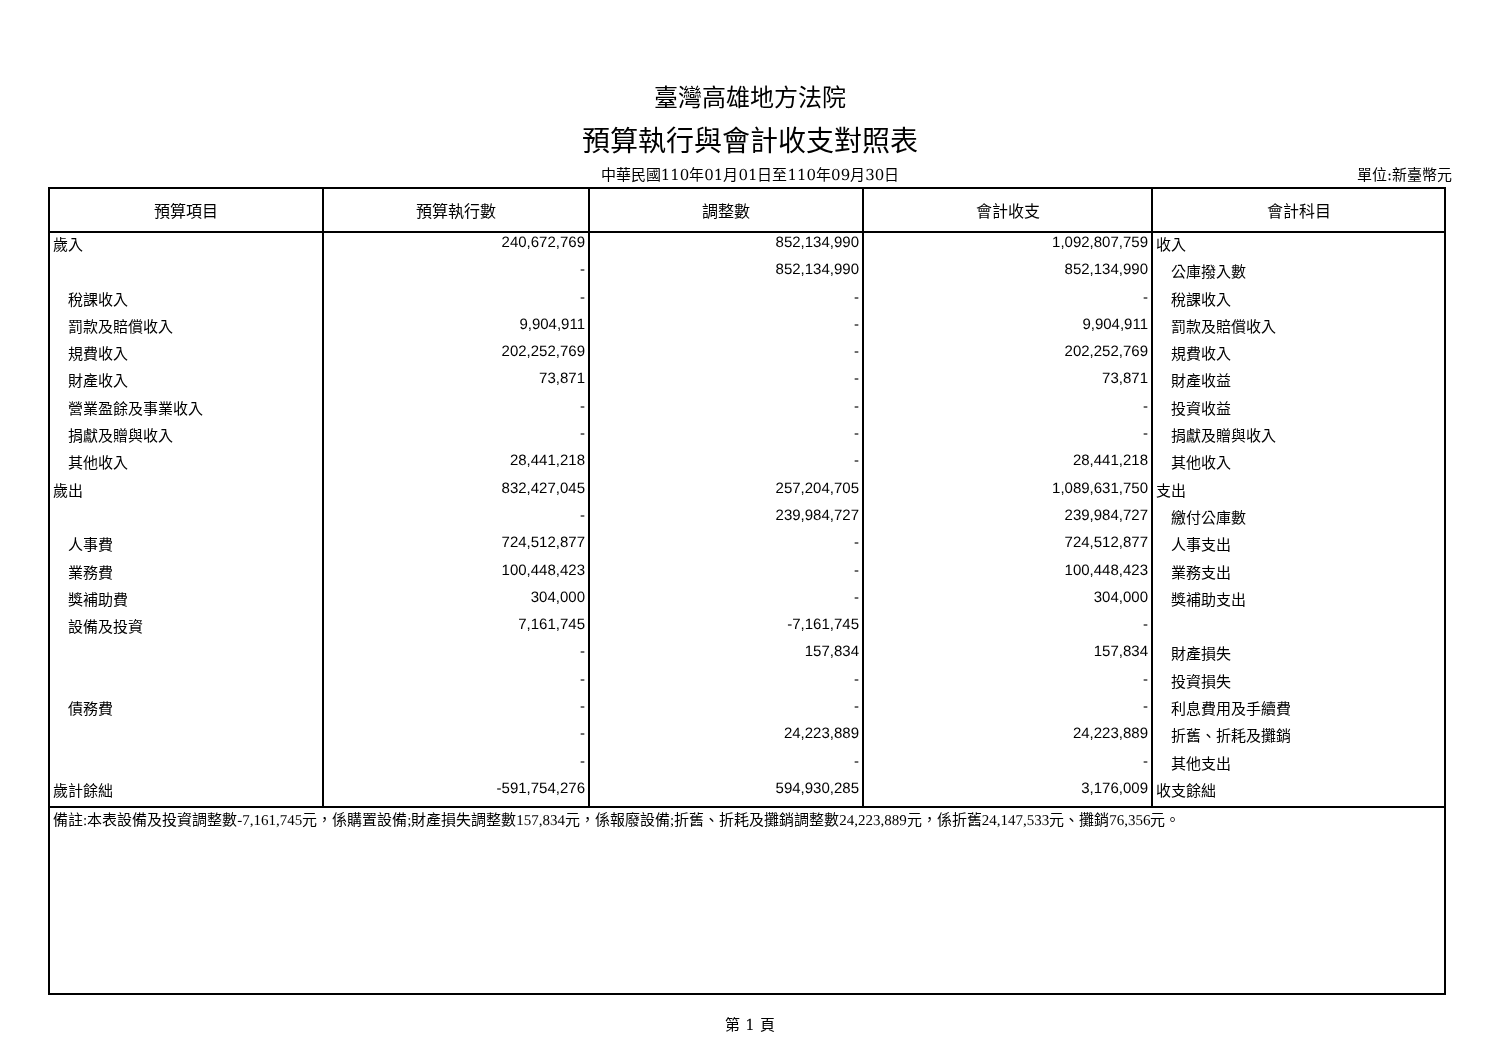臺灣高雄地方法院
預算執行與會計收支對照表
中華民國110年01月01日至110年09月30日 單位:新臺幣元
| 預算項目 | 預算執行數 | 調整數 | 會計收支 | 會計科目 |
| --- | --- | --- | --- | --- |
| 歲入 | 240,672,769 | 852,134,990 | 1,092,807,759 | 收入 |
| | - | 852,134,990 | 852,134,990 | 公庫撥入數 |
| 稅課收入 | - | - | - | 稅課收入 |
| 罰款及賠償收入 | 9,904,911 | - | 9,904,911 | 罰款及賠償收入 |
| 規費收入 | 202,252,769 | - | 202,252,769 | 規費收入 |
| 財產收入 | 73,871 | - | 73,871 | 財產收益 |
| 營業盈餘及事業收入 | - | - | - | 投資收益 |
| 捐獻及贈與收入 | - | - | - | 捐獻及贈與收入 |
| 其他收入 | 28,441,218 | - | 28,441,218 | 其他收入 |
| 歲出 | 832,427,045 | 257,204,705 | 1,089,631,750 | 支出 |
| | - | 239,984,727 | 239,984,727 | 繳付公庫數 |
| 人事費 | 724,512,877 | - | 724,512,877 | 人事支出 |
| 業務費 | 100,448,423 | - | 100,448,423 | 業務支出 |
| 獎補助費 | 304,000 | - | 304,000 | 獎補助支出 |
| 設備及投資 | 7,161,745 | -7,161,745 | - | |
| | - | 157,834 | 157,834 | 財產損失 |
| | - | - | - | 投資損失 |
| 債務費 | - | - | - | 利息費用及手續費 |
| | - | 24,223,889 | 24,223,889 | 折舊、折耗及攤銷 |
| | - | - | - | 其他支出 |
| 歲計餘絀 | -591,754,276 | 594,930,285 | 3,176,009 | 收支餘絀 |
| 備註:本表設備及投資調整數-7,161,745元，係購置設備;財產損失調整數157,834元，係報廢設備;折舊、折耗及攤銷調整數24,223,889元，係折舊24,147,533元、攤銷76,356元。 | | | | |
第 1 頁